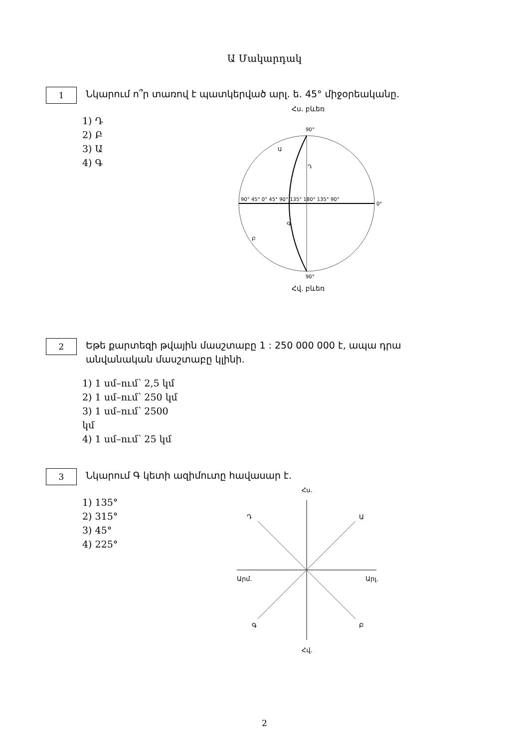Ա Մակարդակ
1
Նկարում ո՞ր տառով է պատկերված արլ. ե. 45° միջօրեականը.
1) Դ
2) Բ
3) Ա
4) Գ
Հս. բևեռ
90°
90°
0°
90° 45° 0° 45° 90° 135° 180° 135° 90°
Ա
Դ
Գ
Բ
Հվ. բևեռ
2
Եթե քարտեզի թվային մասշտաբը 1 : 250 000 000 է, ապա դրա անվանական մասշտաբը կլինի.
1) 1 սմ–ում՝ 2,5 կմ
2) 1 սմ–ում՝ 250 կմ
3) 1 սմ–ում՝ 2500 կմ
4) 1 սմ–ում՝ 25 կմ
3
Նկարում Գ կետի ազիմուտը հավասար է.
1) 135°
2) 315°
3) 45°
4) 225°
Հս.
Դ
Ա
Արմ.
Արլ.
Գ
Բ
Հվ.
2